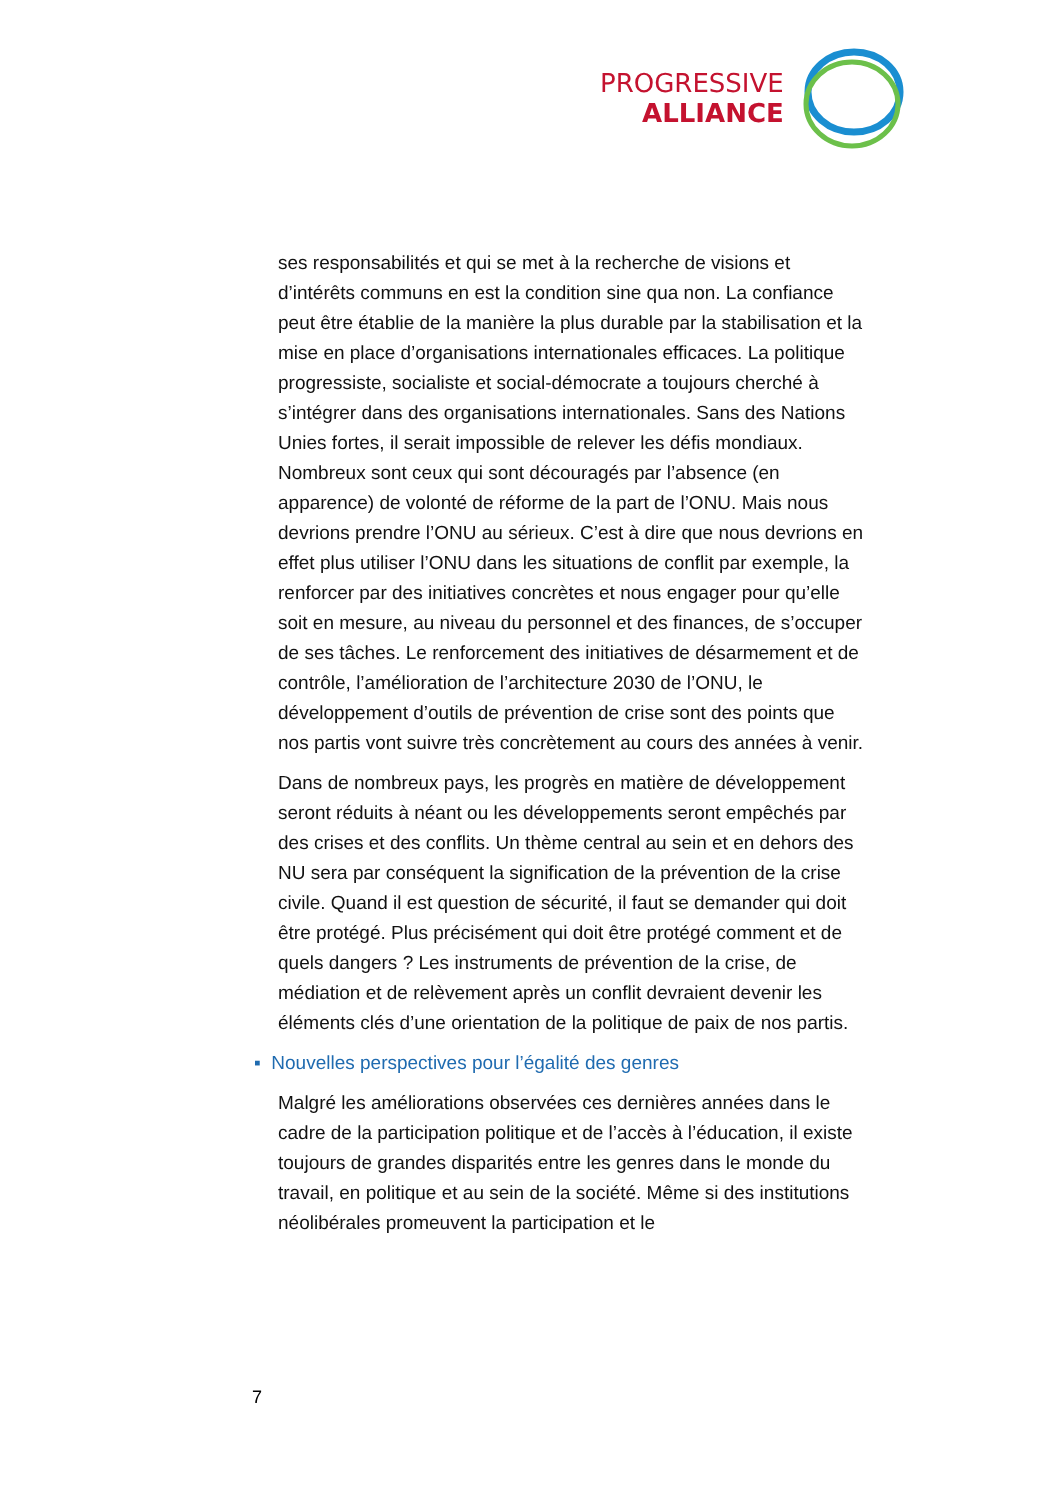PROGRESSIVE
ALLIANCE
ses responsabilités et qui se met à la recherche de visions et d’intérêts communs en est la condition sine qua non. La confiance peut être établie de la manière la plus durable par la stabilisation et la mise en place d’organisations internationales efficaces. La politique progressiste, socialiste et social-démocrate a toujours cherché à s’intégrer dans des organisations internationales. Sans des Nations Unies fortes, il serait impossible de relever les défis mondiaux. Nombreux sont ceux qui sont découragés par l’absence (en apparence) de volonté de réforme de la part de l’ONU. Mais nous devrions prendre l’ONU au sérieux. C’est à dire que nous devrions en effet plus utiliser l’ONU dans les situations de conflit par exemple, la renforcer par des initiatives concrètes et nous engager pour qu’elle soit en mesure, au niveau du personnel et des finances, de s’occuper de ses tâches. Le renforcement des initiatives de désarmement et de contrôle, l’amélioration de l’architecture 2030 de l’ONU, le développement d’outils de prévention de crise sont des points que nos partis vont suivre très concrètement au cours des années à venir.
Dans de nombreux pays, les progrès en matière de développement seront réduits à néant ou les développements seront empêchés par des crises et des conflits. Un thème central au sein et en dehors des NU sera par conséquent la signification de la prévention de la crise civile. Quand il est question de sécurité, il faut se demander qui doit être protégé. Plus précisément qui doit être protégé comment et de quels dangers ? Les instruments de prévention de la crise, de médiation et de relèvement après un conflit devraient devenir les éléments clés d’une orientation de la politique de paix de nos partis.
▪ Nouvelles perspectives pour l’égalité des genres
Malgré les améliorations observées ces dernières années dans le cadre de la participation politique et de l’accès à l’éducation, il existe toujours de grandes disparités entre les genres dans le monde du travail, en politique et au sein de la société. Même si des institutions néolibérales promeuvent la participation et le
7